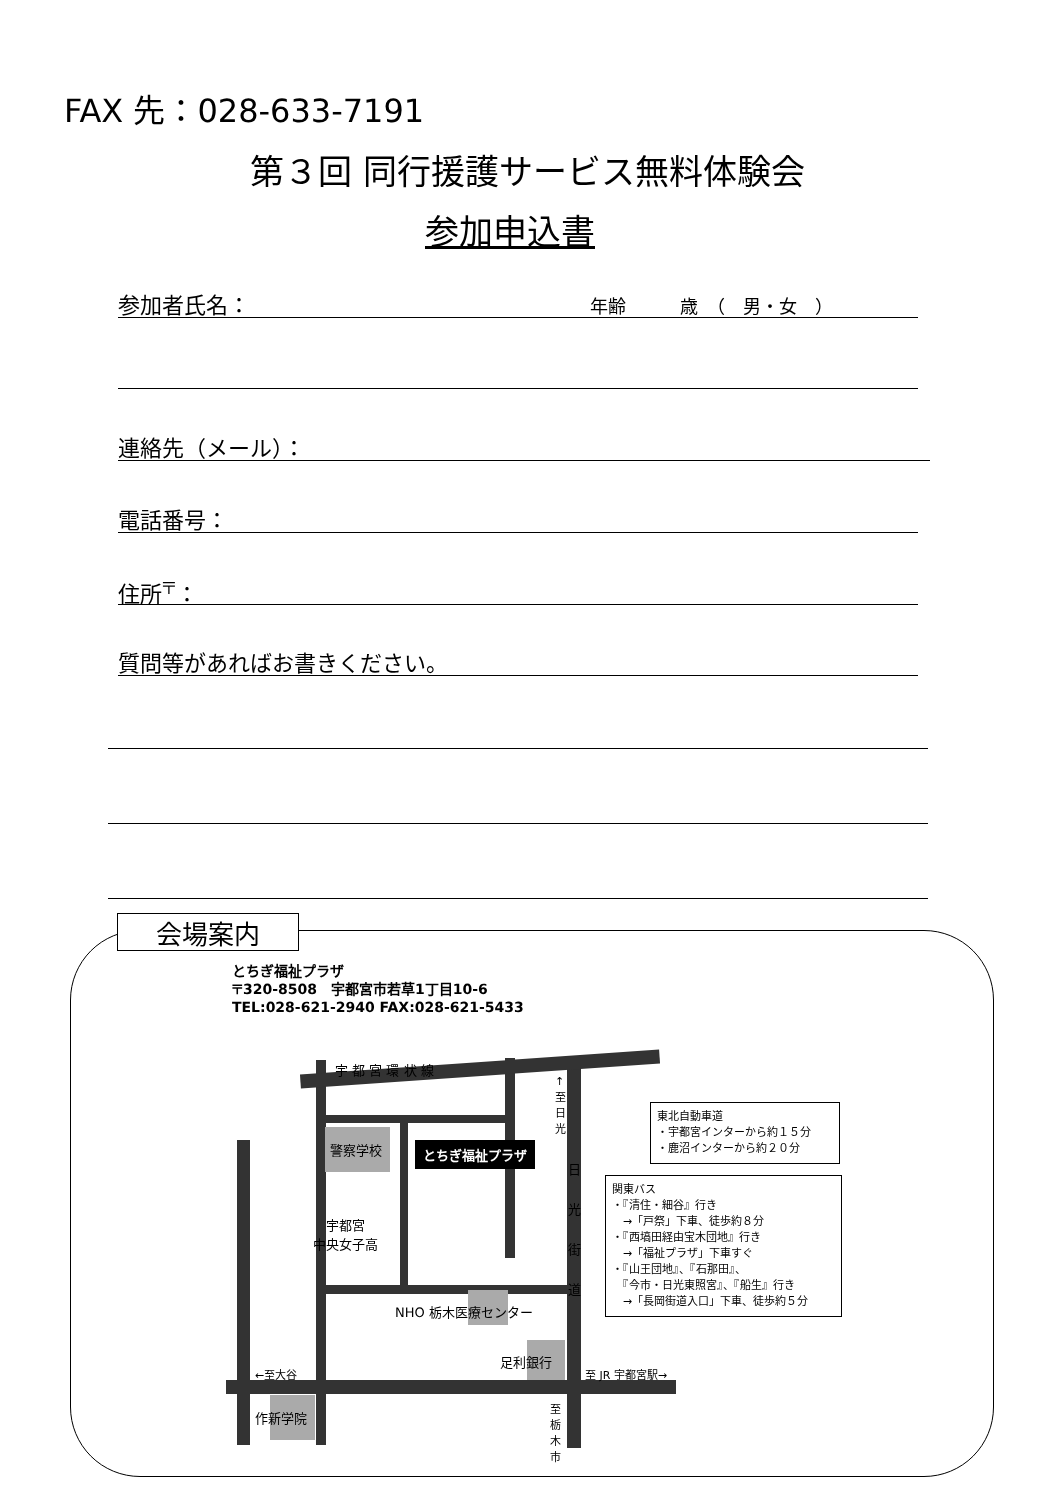FAX 先：028-633-7191
第３回 同行援護サービス無料体験会
参加申込書
参加者氏名： 年齢　　　歳　（　男・女　）
連絡先（メール）：
電話番号：
住所<sup>〒</sup>：
質問等があればお書きください。
会場案内
とちぎ福祉プラザ
〒320-8508　宇都宮市若草1丁目10-6
TEL:028-621-2940 FAX:028-621-5433
宇 都 宮 環 状 線
警察学校 とちぎ福祉プラザ
宇都宮
中央女子高
NHO 栃木医療センター
日 光 街 道
↑至日光
足利銀行
←至大谷 至 JR 宇都宮駅→
作新学院
至栃木市
東北自動車道
・宇都宮インターから約１５分
・鹿沼インターから約２０分
関東バス
・『清住・細谷』行き
　→「戸祭」下車、徒歩約８分
・『西塙田経由宝木団地』行き
　→「福祉プラザ」下車すぐ
・『山王団地』、『石那田』、
　『今市・日光東照宮』、『船生』行き
　→「長岡街道入口」下車、徒歩約５分